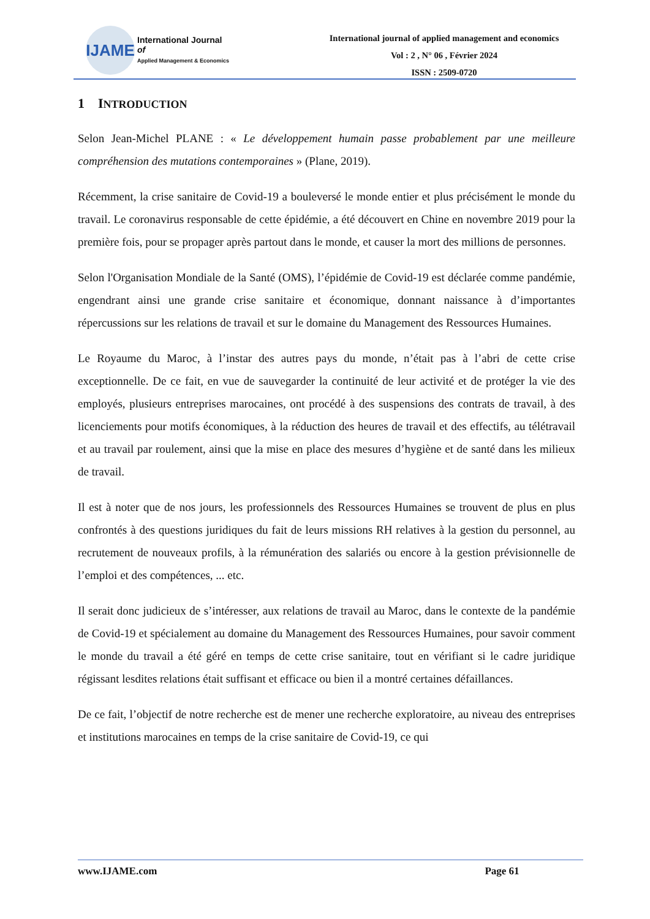IJAME
International Journal
of
Applied Management & Economics
International journal of applied management and economics
Vol : 2 , N° 06 , Février 2024
ISSN : 2509-0720
1 INTRODUCTION
Selon Jean-Michel PLANE : « Le développement humain passe probablement par une meilleure compréhension des mutations contemporaines » (Plane, 2019).
Récemment, la crise sanitaire de Covid-19 a bouleversé le monde entier et plus précisément le monde du travail. Le coronavirus responsable de cette épidémie, a été découvert en Chine en novembre 2019 pour la première fois, pour se propager après partout dans le monde, et causer la mort des millions de personnes.
Selon l'Organisation Mondiale de la Santé (OMS), l’épidémie de Covid-19 est déclarée comme pandémie, engendrant ainsi une grande crise sanitaire et économique, donnant naissance à d’importantes répercussions sur les relations de travail et sur le domaine du Management des Ressources Humaines.
Le Royaume du Maroc, à l’instar des autres pays du monde, n’était pas à l’abri de cette crise exceptionnelle. De ce fait, en vue de sauvegarder la continuité de leur activité et de protéger la vie des employés, plusieurs entreprises marocaines, ont procédé à des suspensions des contrats de travail, à des licenciements pour motifs économiques, à la réduction des heures de travail et des effectifs, au télétravail et au travail par roulement, ainsi que la mise en place des mesures d’hygiène et de santé dans les milieux de travail.
Il est à noter que de nos jours, les professionnels des Ressources Humaines se trouvent de plus en plus confrontés à des questions juridiques du fait de leurs missions RH relatives à la gestion du personnel, au recrutement de nouveaux profils, à la rémunération des salariés ou encore à la gestion prévisionnelle de l’emploi et des compétences, ... etc.
Il serait donc judicieux de s’intéresser, aux relations de travail au Maroc, dans le contexte de la pandémie de Covid-19 et spécialement au domaine du Management des Ressources Humaines, pour savoir comment le monde du travail a été géré en temps de cette crise sanitaire, tout en vérifiant si le cadre juridique régissant lesdites relations était suffisant et efficace ou bien il a montré certaines défaillances.
De ce fait, l’objectif de notre recherche est de mener une recherche exploratoire, au niveau des entreprises et institutions marocaines en temps de la crise sanitaire de Covid-19, ce qui
www.IJAME.com Page 61